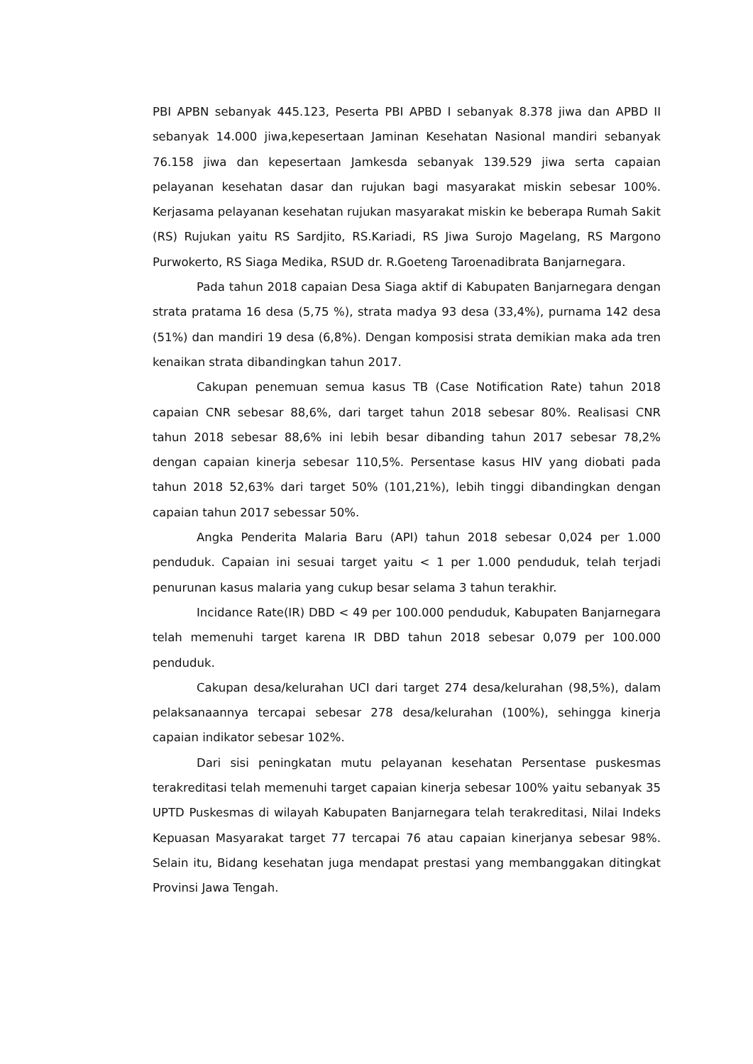PBI APBN sebanyak 445.123, Peserta PBI APBD I sebanyak 8.378 jiwa dan APBD II sebanyak 14.000 jiwa,kepesertaan Jaminan Kesehatan Nasional mandiri sebanyak 76.158 jiwa dan kepesertaan Jamkesda sebanyak 139.529 jiwa serta capaian pelayanan kesehatan dasar dan rujukan bagi masyarakat miskin sebesar 100%. Kerjasama pelayanan kesehatan rujukan masyarakat miskin ke beberapa Rumah Sakit (RS) Rujukan yaitu RS Sardjito, RS.Kariadi, RS Jiwa Surojo Magelang, RS Margono Purwokerto, RS Siaga Medika, RSUD dr. R.Goeteng Taroenadibrata Banjarnegara.
Pada tahun 2018 capaian Desa Siaga aktif di Kabupaten Banjarnegara dengan strata pratama 16 desa (5,75 %), strata madya 93 desa (33,4%), purnama 142 desa (51%) dan mandiri 19 desa (6,8%). Dengan komposisi strata demikian maka ada tren kenaikan strata dibandingkan tahun 2017.
Cakupan penemuan semua kasus TB (Case Notification Rate) tahun 2018 capaian CNR sebesar 88,6%, dari target tahun 2018 sebesar 80%. Realisasi CNR tahun 2018 sebesar 88,6% ini lebih besar dibanding tahun 2017 sebesar 78,2% dengan capaian kinerja sebesar 110,5%. Persentase kasus HIV yang diobati pada tahun 2018 52,63% dari target 50% (101,21%), lebih tinggi dibandingkan dengan capaian tahun 2017 sebessar 50%.
Angka Penderita Malaria Baru (API) tahun 2018 sebesar 0,024 per 1.000 penduduk. Capaian ini sesuai target yaitu < 1 per 1.000 penduduk, telah terjadi penurunan kasus malaria yang cukup besar selama 3 tahun terakhir.
Incidance Rate(IR) DBD < 49 per 100.000 penduduk, Kabupaten Banjarnegara telah memenuhi target karena IR DBD tahun 2018 sebesar 0,079 per 100.000 penduduk.
Cakupan desa/kelurahan UCI dari target 274 desa/kelurahan (98,5%), dalam pelaksanaannya tercapai sebesar 278 desa/kelurahan (100%), sehingga kinerja capaian indikator sebesar 102%.
Dari sisi peningkatan mutu pelayanan kesehatan Persentase puskesmas terakreditasi telah memenuhi target capaian kinerja sebesar 100% yaitu sebanyak 35 UPTD Puskesmas di wilayah Kabupaten Banjarnegara telah terakreditasi, Nilai Indeks Kepuasan Masyarakat target 77 tercapai 76 atau capaian kinerjanya sebesar 98%. Selain itu, Bidang kesehatan juga mendapat prestasi yang membanggakan ditingkat Provinsi Jawa Tengah.